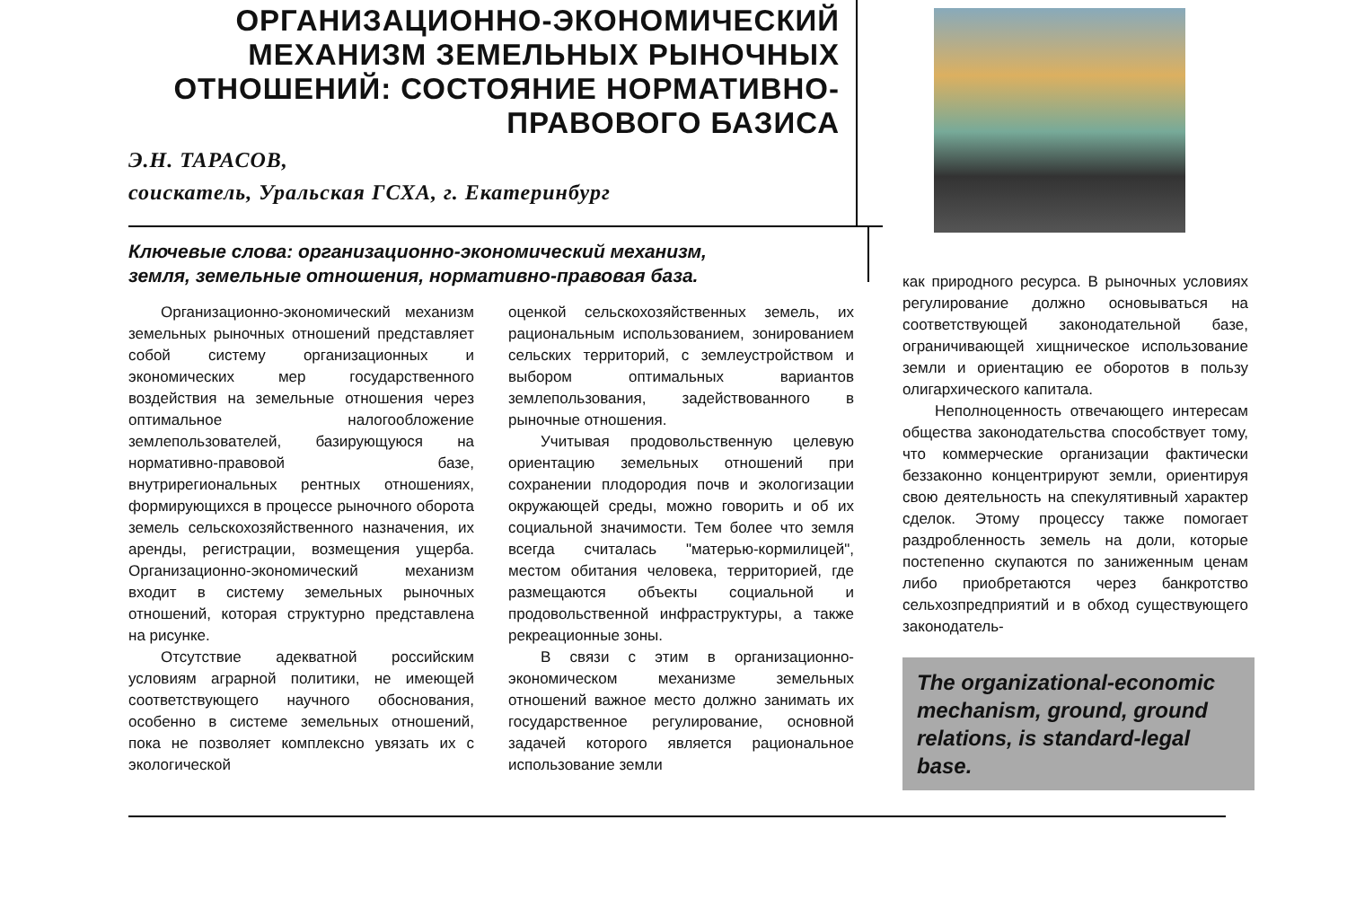ОРГАНИЗАЦИОННО-ЭКОНОМИЧЕСКИЙ
МЕХАНИЗМ ЗЕМЕЛЬНЫХ РЫНОЧНЫХ
ОТНОШЕНИЙ: СОСТОЯНИЕ НОРМАТИВНО-
ПРАВОВОГО БАЗИСА
Э.Н. ТАРАСОВ,
соискатель, Уральская ГСХА, г. Екатеринбург
Ключевые слова: организационно-экономический механизм,
земля, земельные отношения, нормативно-правовая база.
Организационно-экономический механизм земельных рыночных отношений представляет собой систему организационных и экономических мер государственного воздействия на земельные отношения через оптимальное налогообложение землепользователей, базирующуюся на нормативно-правовой базе, внутрирегиональных рентных отношениях, формирующихся в процессе рыночного оборота земель сельскохозяйственного назначения, их аренды, регистрации, возмещения ущерба. Организационно-экономический механизм входит в систему земельных рыночных отношений, которая структурно представлена на рисунке.
Отсутствие адекватной российским условиям аграрной политики, не имеющей соответствующего научного обоснования, особенно в системе земельных отношений, пока не позволяет комплексно увязать их с экологической
оценкой сельскохозяйственных земель, их рациональным использованием, зонированием сельских территорий, с землеустройством и выбором оптимальных вариантов землепользования, задействованного в рыночные отношения.
Учитывая продовольственную целевую ориентацию земельных отношений при сохранении плодородия почв и экологизации окружающей среды, можно говорить и об их социальной значимости. Тем более что земля всегда считалась "матерью-кормилицей", местом обитания человека, территорией, где размещаются объекты социальной и продовольственной инфраструктуры, а также рекреационные зоны.
В связи с этим в организационно-экономическом механизме земельных отношений важное место должно занимать их государственное регулирование, основной задачей которого является рациональное использование земли
как природного ресурса. В рыночных условиях регулирование должно основываться на соответствующей законодательной базе, ограничивающей хищническое использование земли и ориентацию ее оборотов в пользу олигархического капитала.
Неполноценность отвечающего интересам общества законодательства способствует тому, что коммерческие организации фактически беззаконно концентрируют земли, ориентируя свою деятельность на спекулятивный характер сделок. Этому процессу также помогает раздробленность земель на доли, которые постепенно скупаются по заниженным ценам либо приобретаются через банкротство сельхозпредприятий и в обход существующего законодатель-
The organizational-economic mechanism, ground, ground relations, is standard-legal base.